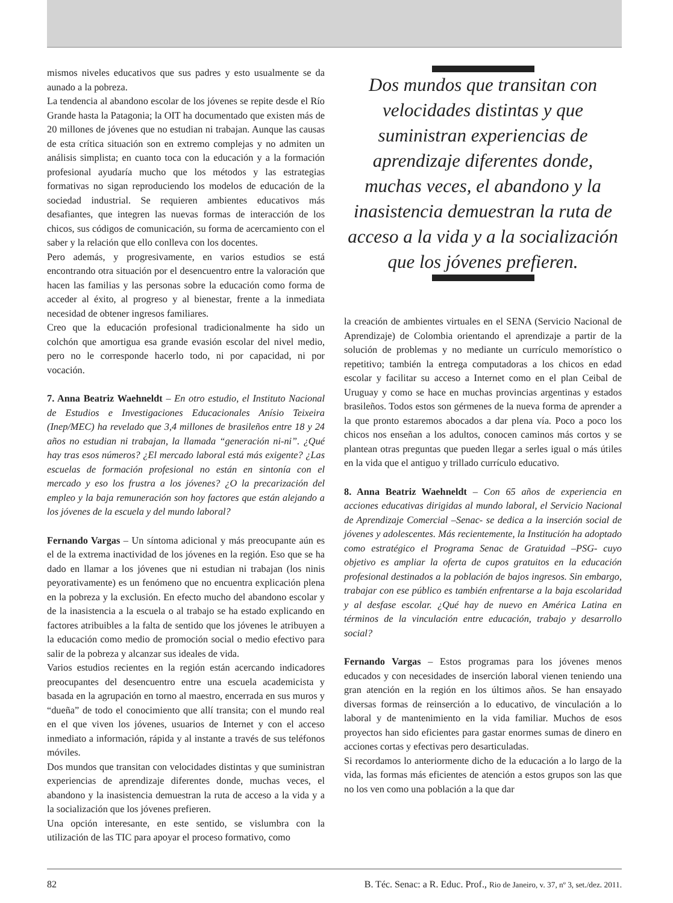mismos niveles educativos que sus padres y esto usualmente se da aunado a la pobreza.
La tendencia al abandono escolar de los jóvenes se repite desde el Río Grande hasta la Patagonia; la OIT ha documentado que existen más de 20 millones de jóvenes que no estudian ni trabajan. Aunque las causas de esta crítica situación son en extremo complejas y no admiten un análisis simplista; en cuanto toca con la educación y a la formación profesional ayudaría mucho que los métodos y las estrategias formativas no sigan reproduciendo los modelos de educación de la sociedad industrial. Se requieren ambientes educativos más desafiantes, que integren las nuevas formas de interacción de los chicos, sus códigos de comunicación, su forma de acercamiento con el saber y la relación que ello conlleva con los docentes.
Pero además, y progresivamente, en varios estudios se está encontrando otra situación por el desencuentro entre la valoración que hacen las familias y las personas sobre la educación como forma de acceder al éxito, al progreso y al bienestar, frente a la inmediata necesidad de obtener ingresos familiares.
Creo que la educación profesional tradicionalmente ha sido un colchón que amortigua esa grande evasión escolar del nivel medio, pero no le corresponde hacerlo todo, ni por capacidad, ni por vocación.
7. Anna Beatriz Waehneldt – En otro estudio, el Instituto Nacional de Estudios e Investigaciones Educacionales Anísio Teixeira (Inep/MEC) ha revelado que 3,4 millones de brasileños entre 18 y 24 años no estudian ni trabajan, la llamada “generación ni-ni”. ¿Qué hay tras esos números? ¿El mercado laboral está más exigente? ¿Las escuelas de formación profesional no están en sintonía con el mercado y eso los frustra a los jóvenes? ¿O la precarización del empleo y la baja remuneración son hoy factores que están alejando a los jóvenes de la escuela y del mundo laboral?
Fernando Vargas – Un síntoma adicional y más preocupante aún es el de la extrema inactividad de los jóvenes en la región. Eso que se ha dado en llamar a los jóvenes que ni estudian ni trabajan (los ninis peyorativamente) es un fenómeno que no encuentra explicación plena en la pobreza y la exclusión. En efecto mucho del abandono escolar y de la inasistencia a la escuela o al trabajo se ha estado explicando en factores atribuibles a la falta de sentido que los jóvenes le atribuyen a la educación como medio de promoción social o medio efectivo para salir de la pobreza y alcanzar sus ideales de vida.
Varios estudios recientes en la región están acercando indicadores preocupantes del desencuentro entre una escuela academicista y basada en la agrupación en torno al maestro, encerrada en sus muros y “dueña” de todo el conocimiento que allí transita; con el mundo real en el que viven los jóvenes, usuarios de Internet y con el acceso inmediato a información, rápida y al instante a través de sus teléfonos móviles.
Dos mundos que transitan con velocidades distintas y que suministran experiencias de aprendizaje diferentes donde, muchas veces, el abandono y la inasistencia demuestran la ruta de acceso a la vida y a la socialización que los jóvenes prefieren.
Una opción interesante, en este sentido, se vislumbra con la utilización de las TIC para apoyar el proceso formativo, como
Dos mundos que transitan con velocidades distintas y que suministran experiencias de aprendizaje diferentes donde, muchas veces, el abandono y la inasistencia demuestran la ruta de acceso a la vida y a la socialización que los jóvenes prefieren.
la creación de ambientes virtuales en el SENA (Servicio Nacional de Aprendizaje) de Colombia orientando el aprendizaje a partir de la solución de problemas y no mediante un currículo memorístico o repetitivo; también la entrega computadoras a los chicos en edad escolar y facilitar su acceso a Internet como en el plan Ceibal de Uruguay y como se hace en muchas provincias argentinas y estados brasileños. Todos estos son gérmenes de la nueva forma de aprender a la que pronto estaremos abocados a dar plena vía. Poco a poco los chicos nos enseñan a los adultos, conocen caminos más cortos y se plantean otras preguntas que pueden llegar a serles igual o más útiles en la vida que el antiguo y trillado currículo educativo.
8. Anna Beatriz Waehneldt – Con 65 años de experiencia en acciones educativas dirigidas al mundo laboral, el Servicio Nacional de Aprendizaje Comercial –Senac- se dedica a la inserción social de jóvenes y adolescentes. Más recientemente, la Institución ha adoptado como estratégico el Programa Senac de Gratuidad –PSG- cuyo objetivo es ampliar la oferta de cupos gratuitos en la educación profesional destinados a la población de bajos ingresos. Sin embargo, trabajar con ese público es también enfrentarse a la baja escolaridad y al desfase escolar. ¿Qué hay de nuevo en América Latina en términos de la vinculación entre educación, trabajo y desarrollo social?
Fernando Vargas – Estos programas para los jóvenes menos educados y con necesidades de inserción laboral vienen teniendo una gran atención en la región en los últimos años. Se han ensayado diversas formas de reinserción a lo educativo, de vinculación a lo laboral y de mantenimiento en la vida familiar. Muchos de esos proyectos han sido eficientes para gastar enormes sumas de dinero en acciones cortas y efectivas pero desarticuladas.
Si recordamos lo anteriormente dicho de la educación a lo largo de la vida, las formas más eficientes de atención a estos grupos son las que no los ven como una población a la que dar
82 B. Téc. Senac: a R. Educ. Prof., Rio de Janeiro, v. 37, nº 3, set./dez. 2011.